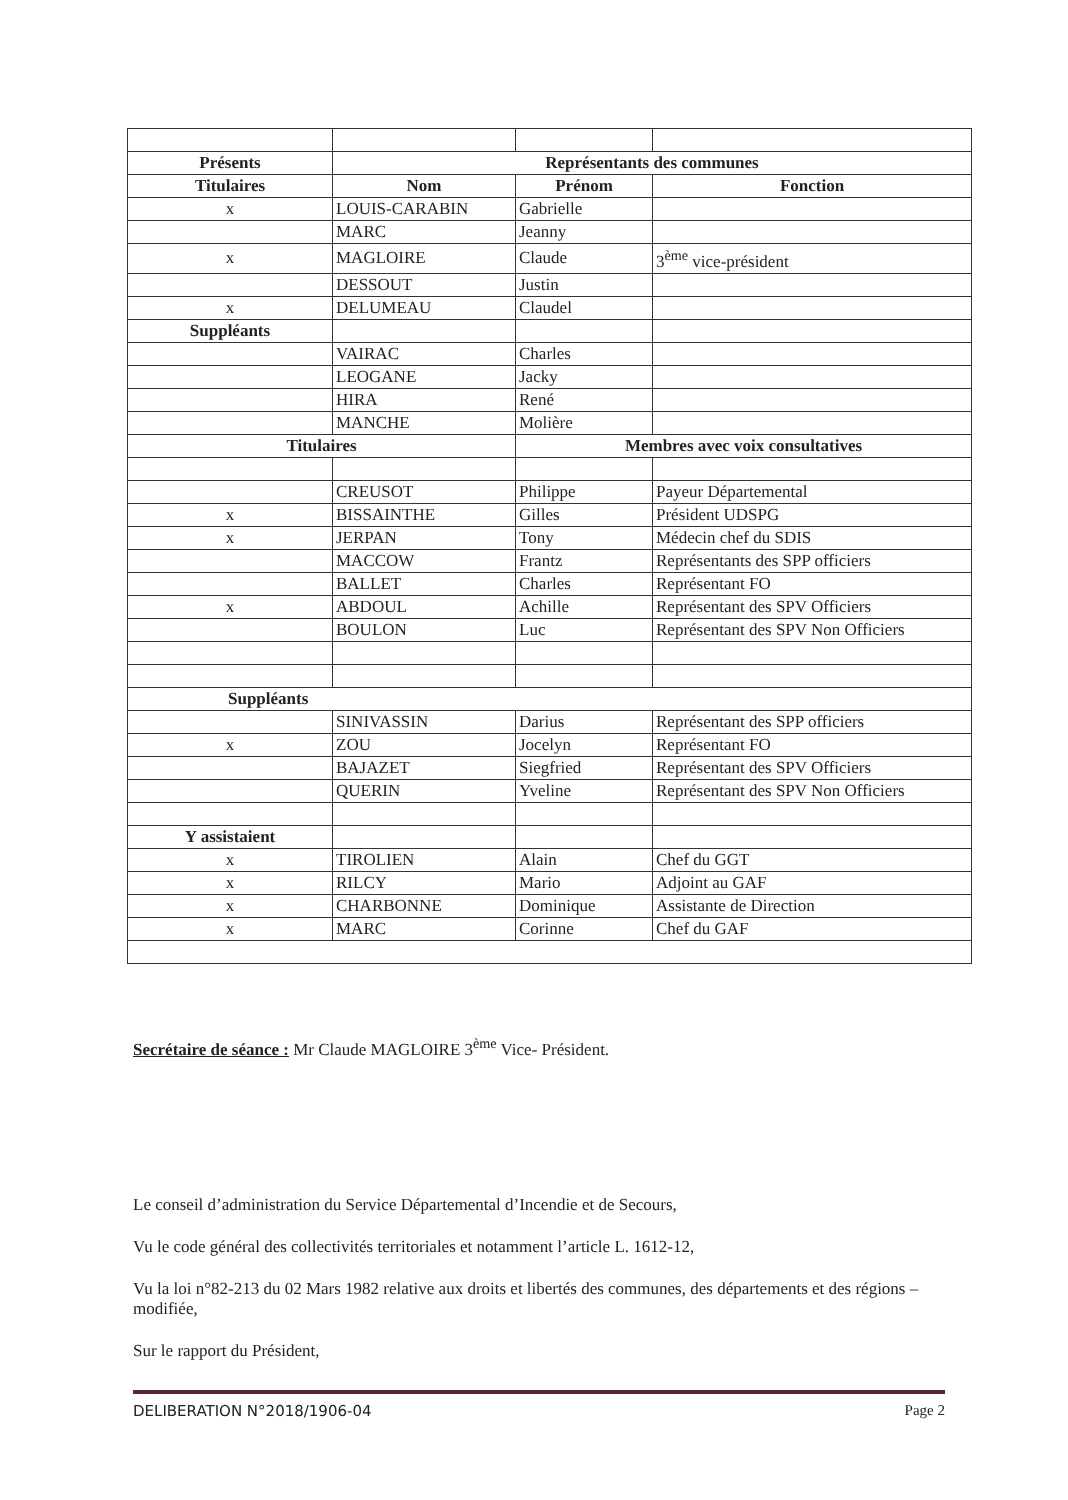| Présents | Représentants des communes | | |
| --- | --- | --- | --- |
| Titulaires | Nom | Prénom | Fonction |
| x | LOUIS-CARABIN | Gabrielle | |
| | MARC | Jeanny | |
| x | MAGLOIRE | Claude | 3<sup>ème</sup> vice-président |
| | DESSOUT | Justin | |
| x | DELUMEAU | Claudel | |
| Suppléants | | | |
| | VAIRAC | Charles | |
| | LEOGANE | Jacky | |
| | HIRA | René | |
| | MANCHE | Molière | |
| Titulaires | | Membres avec voix consultatives | |
| | CREUSOT | Philippe | Payeur Départemental |
| x | BISSAINTHE | Gilles | Président UDSPG |
| x | JERPAN | Tony | Médecin chef du SDIS |
| | MACCOW | Frantz | Représentants des SPP officiers |
| | BALLET | Charles | Représentant FO |
| x | ABDOUL | Achille | Représentant des SPV Officiers |
| | BOULON | Luc | Représentant des SPV Non Officiers |
| Suppléants | | | |
| | SINIVASSIN | Darius | Représentant des SPP officiers |
| x | ZOU | Jocelyn | Représentant FO |
| | BAJAZET | Siegfried | Représentant des SPV Officiers |
| | QUERIN | Yveline | Représentant des SPV Non Officiers |
| Y assistaient | | | |
| x | TIROLIEN | Alain | Chef du GGT |
| x | RILCY | Mario | Adjoint au GAF |
| x | CHARBONNE | Dominique | Assistante de Direction |
| x | MARC | Corinne | Chef du GAF |
Secrétaire de séance : Mr Claude MAGLOIRE 3<sup>ème</sup> Vice- Président.
Le conseil d’administration du Service Départemental d’Incendie et de Secours,
Vu le code général des collectivités territoriales et notamment l’article L. 1612-12,
Vu la loi n°82-213 du 02 Mars 1982 relative aux droits et libertés des communes, des départements et des régions – modifiée,
Sur le rapport du Président,
DELIBERATION N°2018/1906-04 Page 2